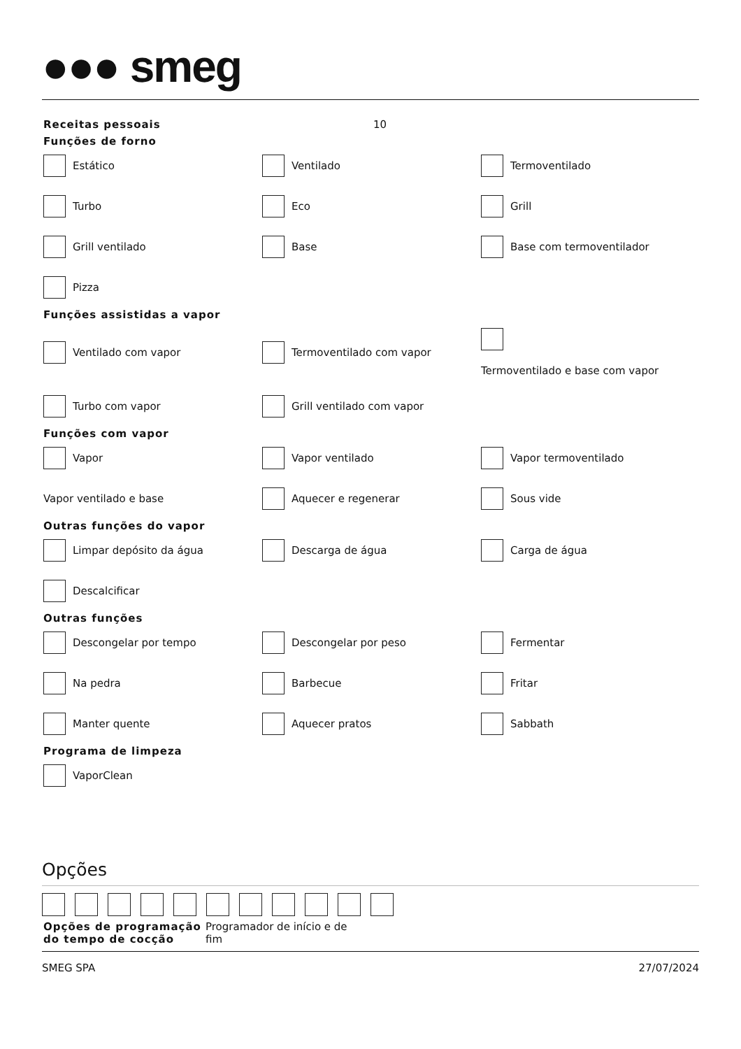●●● smeg
Receitas pessoais 10
Funções de forno
Estático
Ventilado
Termoventilado
Turbo
Eco
Grill
Grill ventilado
Base
Base com termoventilador
Pizza
Funções assistidas a vapor
Ventilado com vapor
Termoventilado com vapor
Termoventilado e base com vapor
Turbo com vapor
Grill ventilado com vapor
Funções com vapor
Vapor
Vapor ventilado
Vapor termoventilado
Vapor ventilado e base
Aquecer e regenerar
Sous vide
Outras funções do vapor
Limpar depósito da água
Descarga de água
Carga de água
Descalcificar
Outras funções
Descongelar por tempo
Descongelar por peso
Fermentar
Na pedra
Barbecue
Fritar
Manter quente
Aquecer pratos
Sabbath
Programa de limpeza
VaporClean
Opções
Opções de programação do tempo de cocção
Programador de início e de fim
SMEG SPA 27/07/2024